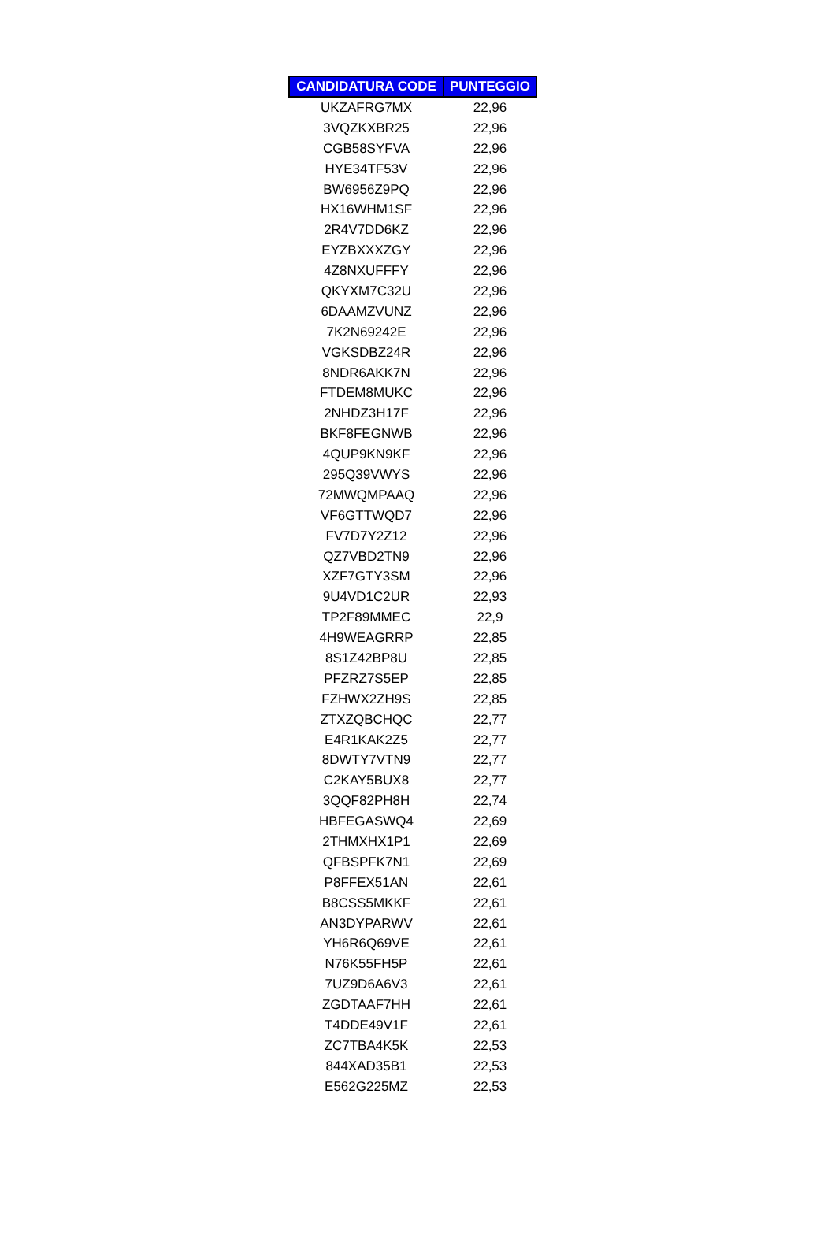| CANDIDATURA CODE | PUNTEGGIO |
| --- | --- |
| UKZAFRG7MX | 22,96 |
| 3VQZKXBR25 | 22,96 |
| CGB58SYFVA | 22,96 |
| HYE34TF53V | 22,96 |
| BW6956Z9PQ | 22,96 |
| HX16WHM1SF | 22,96 |
| 2R4V7DD6KZ | 22,96 |
| EYZBXXXZGY | 22,96 |
| 4Z8NXUFFFY | 22,96 |
| QKYXM7C32U | 22,96 |
| 6DAAMZVUNZ | 22,96 |
| 7K2N69242E | 22,96 |
| VGKSDBZ24R | 22,96 |
| 8NDR6AKK7N | 22,96 |
| FTDEM8MUKC | 22,96 |
| 2NHDZ3H17F | 22,96 |
| BKF8FEGNWB | 22,96 |
| 4QUP9KN9KF | 22,96 |
| 295Q39VWYS | 22,96 |
| 72MWQMPAAQ | 22,96 |
| VF6GTTWQD7 | 22,96 |
| FV7D7Y2Z12 | 22,96 |
| QZ7VBD2TN9 | 22,96 |
| XZF7GTY3SM | 22,96 |
| 9U4VD1C2UR | 22,93 |
| TP2F89MMEC | 22,9 |
| 4H9WEAGRRP | 22,85 |
| 8S1Z42BP8U | 22,85 |
| PFZRZ7S5EP | 22,85 |
| FZHWX2ZH9S | 22,85 |
| ZTXZQBCHQC | 22,77 |
| E4R1KAK2Z5 | 22,77 |
| 8DWTY7VTN9 | 22,77 |
| C2KAY5BUX8 | 22,77 |
| 3QQF82PH8H | 22,74 |
| HBFEGASWQ4 | 22,69 |
| 2THMXHX1P1 | 22,69 |
| QFBSPFK7N1 | 22,69 |
| P8FFEX51AN | 22,61 |
| B8CSS5MKKF | 22,61 |
| AN3DYPARWV | 22,61 |
| YH6R6Q69VE | 22,61 |
| N76K55FH5P | 22,61 |
| 7UZ9D6A6V3 | 22,61 |
| ZGDTAAF7HH | 22,61 |
| T4DDE49V1F | 22,61 |
| ZC7TBA4K5K | 22,53 |
| 844XAD35B1 | 22,53 |
| E562G225MZ | 22,53 |